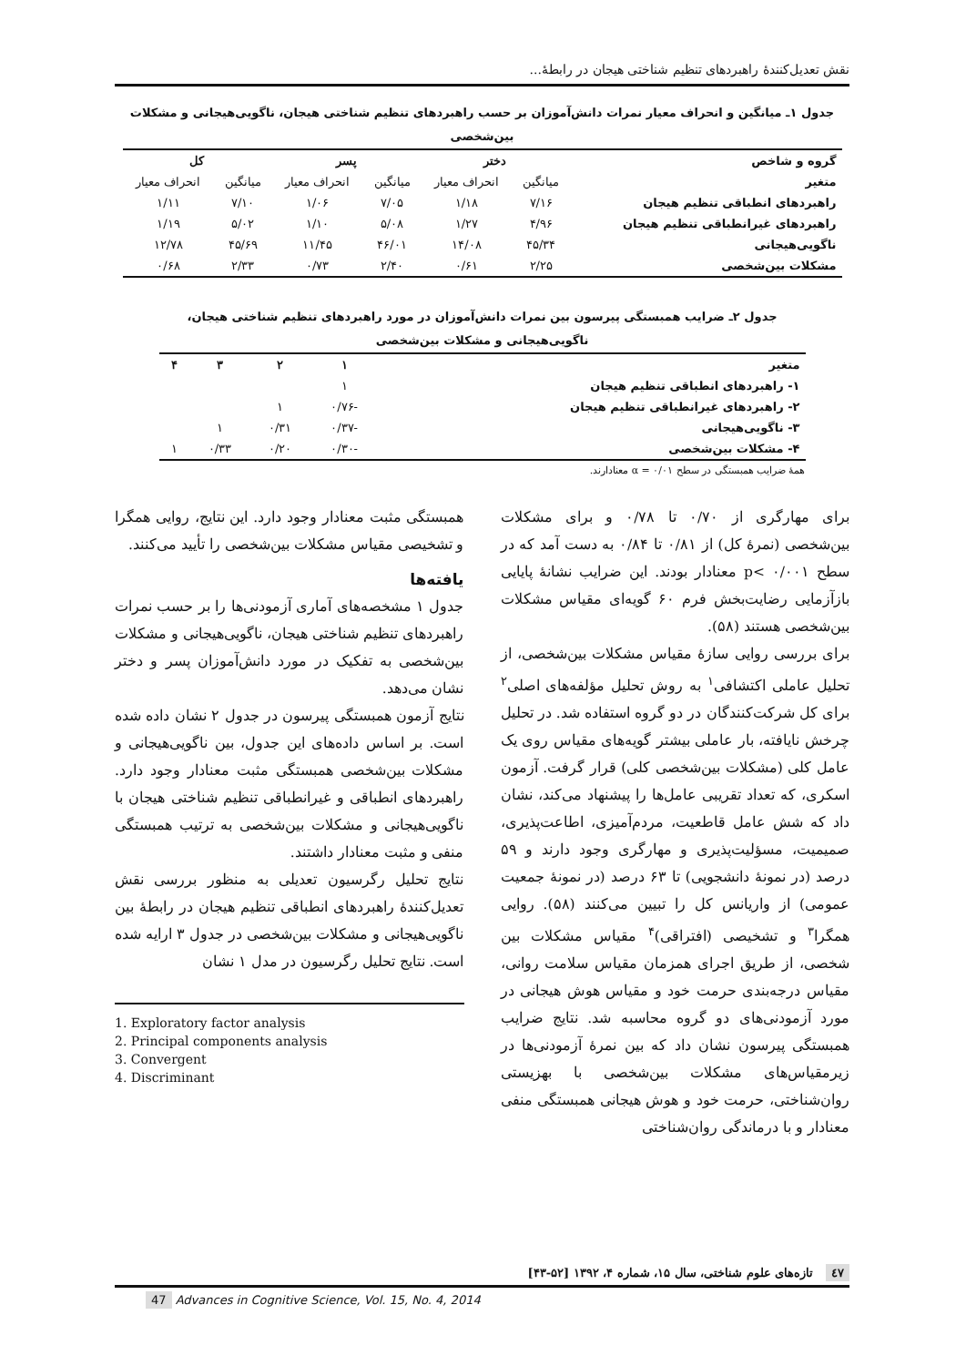نقش تعدیل‌کنندۀ راهبردهای تنظیم شناختی هیجان در رابطۀ...
جدول ۱ـ میانگین و انحراف معیار نمرات دانش‌آموزان بر حسب راهبردهای تنظیم شناختی هیجان، ناگویی‌هیجانی و مشکلات
بین‌شخصی
| گروه و شاخص | دختر | | پسر | | کل | |
| --- | --- | --- | --- | --- | --- | --- |
| متغیر | میانگین | انحراف معیار | میانگین | انحراف معیار | میانگین | انحراف معیار |
| راهبردهای انطباقی تنظیم هیجان | ۷/۱۶ | ۱/۱۸ | ۷/۰۵ | ۱/۰۶ | ۷/۱۰ | ۱/۱۱ |
| راهبردهای غیرانطباقی تنظیم هیجان | ۴/۹۶ | ۱/۲۷ | ۵/۰۸ | ۱/۱۰ | ۵/۰۲ | ۱/۱۹ |
| ناگویی‌هیجانی | ۴۵/۳۴ | ۱۴/۰۸ | ۴۶/۰۱ | ۱۱/۴۵ | ۴۵/۶۹ | ۱۲/۷۸ |
| مشکلات بین‌شخصی | ۲/۲۵ | ۰/۶۱ | ۲/۴۰ | ۰/۷۳ | ۲/۳۳ | ۰/۶۸ |
جدول ۲ـ ضرایب همبستگی پیرسون بین نمرات دانش‌آموزان در مورد راهبردهای تنظیم شناختی هیجان،
ناگویی‌هیجانی و مشکلات بین‌شخصی
| متغیر | ۱ | ۲ | ۳ | ۴ |
| --- | --- | --- | --- | --- |
| ۱- راهبردهای انطباقی تنظیم هیجان | ۱ | | | |
| ۲- راهبردهای غیرانطباقی تنظیم هیجان | -۰/۷۶ | ۱ | | |
| ۳- ناگویی‌هیجانی | -۰/۳۷ | ۰/۳۱ | ۱ | |
| ۴- مشکلات بین‌شخصی | -۰/۳۰ | ۰/۲۰ | ۰/۳۳ | ۱ |
همۀ ضرایب همبستگی در سطح ۰/۰۱ = α معنادارند.
برای مهارگری از ۰/۷۰ تا ۰/۷۸ و برای مشکلات بین‌شخصی (نمرۀ کل) از ۰/۸۱ تا ۰/۸۴ به دست آمد که در سطح p< ۰/۰۰۱ معنادار بودند. این ضرایب نشانۀ پایایی بازآزمایی رضایت‌بخش فرم ۶۰ گویه‌ای مقیاس مشکلات بین‌شخصی هستند (۵۸).
برای بررسی روایی سازۀ مقیاس مشکلات بین‌شخصی، از تحلیل عاملی اکتشافی<sup>۱</sup> به روش تحلیل مؤلفه‌های اصلی<sup>۲</sup> برای کل شرکت‌کنندگان در دو گروه استفاده شد. در تحلیل چرخش نایافته، بار عاملی بیشتر گویه‌های مقیاس روی یک عامل کلی (مشکلات بین‌شخصی کلی) قرار گرفت. آزمون اسکری، که تعداد تقریبی عامل‌ها را پیشنهاد می‌کند، نشان داد که شش عامل قاطعیت، مردم‌آمیزی، اطاعت‌پذیری، صمیمیت، مسؤلیت‌پذیری و مهارگری وجود دارند و ۵۹ درصد (در نمونۀ دانشجویی) تا ۶۳ درصد (در نمونۀ جمعیت عمومی) از واریانس کل را تبیین می‌کنند (۵۸). روایی همگرا<sup>۳</sup> و تشخیصی (افتراقی)<sup>۴</sup> مقیاس مشکلات بین شخصی، از طریق اجرای همزمان مقیاس سلامت روانی، مقیاس درجه‌بندی حرمت خود و مقیاس هوش هیجانی در مورد آزمودنی‌های دو گروه محاسبه شد. نتایج ضرایب همبستگی پیرسون نشان داد که بین نمرۀ آزمودنی‌ها در زیرمقیاس‌های مشکلات بین‌شخصی با بهزیستی روان‌شناختی، حرمت خود و هوش هیجانی همبستگی منفی معنادار و با درماندگی روان‌شناختی
همبستگی مثبت معنادار وجود دارد. این نتایج، روایی همگرا و تشخیصی مقیاس مشکلات بین‌شخصی را تأیید می‌کنند.
یافته‌ها
جدول ۱ مشخصه‌های آماری آزمودنی‌ها را بر حسب نمرات راهبردهای تنظیم شناختی هیجان، ناگویی‌هیجانی و مشکلات بین‌شخصی به تفکیک در مورد دانش‌آموزان پسر و دختر نشان می‌دهد.
نتایج آزمون همبستگی پیرسون در جدول ۲ نشان داده شده است. بر اساس داده‌های این جدول، بین ناگویی‌هیجانی و مشکلات بین‌شخصی همبستگی مثبت معنادار وجود دارد. راهبردهای انطباقی و غیرانطباقی تنظیم شناختی هیجان با ناگویی‌هیجانی و مشکلات بین‌شخصی به ترتیب همبستگی منفی و مثبت معنادار داشتند.
نتایج تحلیل رگرسیون تعدیلی به منظور بررسی نقش تعدیل‌کنندۀ راهبردهای انطباقی تنظیم هیجان در رابطۀ بین ناگویی‌هیجانی و مشکلات بین‌شخصی در جدول ۳ ارایه شده است. نتایج تحلیل رگرسیون در مدل ۱ نشان
1. Exploratory factor analysis
2. Principal components analysis
3. Convergent
4. Discriminant
٤٧ تازه‌های علوم شناختی، سال ۱۵، شماره ۴، ۱۳۹۲ [۵۲-۴۳]
47 Advances in Cognitive Science, Vol. 15, No. 4, 2014